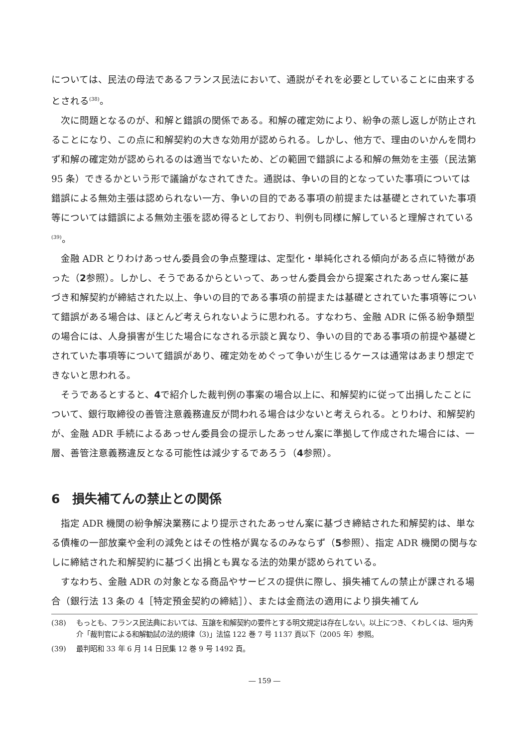については、民法の母法であるフランス民法において、通説がそれを必要としていることに由来するとされる<sup>(38)</sup>。
次に問題となるのが、和解と錯誤の関係である。和解の確定効により、紛争の蒸し返しが防止されることになり、この点に和解契約の大きな効用が認められる。しかし、他方で、理由のいかんを問わず和解の確定効が認められるのは適当でないため、どの範囲で錯誤による和解の無効を主張（民法第 95 条）できるかという形で議論がなされてきた。通説は、争いの目的となっていた事項については錯誤による無効主張は認められない一方、争いの目的である事項の前提または基礎とされていた事項等については錯誤による無効主張を認め得るとしており、判例も同様に解していると理解されている<sup>(39)</sup>。
金融 ADR とりわけあっせん委員会の争点整理は、定型化・単純化される傾向がある点に特徴があった（2参照）。しかし、そうであるからといって、あっせん委員会から提案されたあっせん案に基づき和解契約が締結された以上、争いの目的である事項の前提または基礎とされていた事項等について錯誤がある場合は、ほとんど考えられないように思われる。すなわち、金融 ADR に係る紛争類型の場合には、人身損害が生じた場合になされる示談と異なり、争いの目的である事項の前提や基礎とされていた事項等について錯誤があり、確定効をめぐって争いが生じるケースは通常はあまり想定できないと思われる。
そうであるとすると、4で紹介した裁判例の事案の場合以上に、和解契約に従って出捐したことについて、銀行取締役の善管注意義務違反が問われる場合は少ないと考えられる。とりわけ、和解契約が、金融 ADR 手続によるあっせん委員会の提示したあっせん案に準拠して作成された場合には、一層、善管注意義務違反となる可能性は減少するであろう（4参照）。
6　損失補てんの禁止との関係
指定 ADR 機関の紛争解決業務により提示されたあっせん案に基づき締結された和解契約は、単なる債権の一部放棄や金利の減免とはその性格が異なるのみならず（5参照）、指定 ADR 機関の関与なしに締結された和解契約に基づく出捐とも異なる法的効果が認められている。
すなわち、金融 ADR の対象となる商品やサービスの提供に際し、損失補てんの禁止が課される場合（銀行法 13 条の 4［特定預金契約の締結］）、または金商法の適用により損失補てん
(38) もっとも、フランス民法典においては、互譲を和解契約の要件とする明文規定は存在しない。以上につき、くわしくは、垣内秀介「裁判官による和解勧試の法的規律（3)」法協 122 巻 7 号 1137 頁以下（2005 年）参照。
(39) 最判昭和 33 年 6 月 14 日民集 12 巻 9 号 1492 頁。
― 159 ―